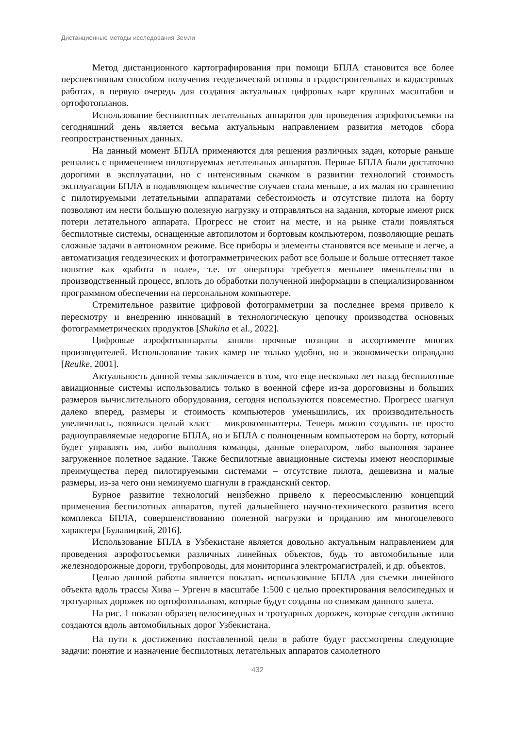Дистанционные методы исследования Земли
Метод дистанционного картографирования при помощи БПЛА становится все более перспективным способом получения геодезической основы в градостроительных и кадастровых работах, в первую очередь для создания актуальных цифровых карт крупных масштабов и ортофотопланов.
Использование беспилотных летательных аппаратов для проведения аэрофотосъемки на сегодняшний день является весьма актуальным направлением развития методов сбора геопространственных данных.
На данный момент БПЛА применяются для решения различных задач, которые раньше решались с применением пилотируемых летательных аппаратов. Первые БПЛА были достаточно дорогими в эксплуатации, но с интенсивным скачком в развитии технологий стоимость эксплуатации БПЛА в подавляющем количестве случаев стала меньше, а их малая по сравнению с пилотируемыми летательными аппаратами себестоимость и отсутствие пилота на борту позволяют им нести большую полезную нагрузку и отправляться на задания, которые имеют риск потери летательного аппарата. Прогресс не стоит на месте, и на рынке стали появляться беспилотные системы, оснащенные автопилотом и бортовым компьютером, позволяющие решать сложные задачи в автономном режиме. Все приборы и элементы становятся все меньше и легче, а автоматизация геодезических и фотограмметрических работ все больше и больше оттесняет такое понятие как «работа в поле», т.е. от оператора требуется меньшее вмешательство в производственный процесс, вплоть до обработки полученной информации в специализированном программном обеспечении на персональном компьютере.
Стремительное развитие цифровой фотограмметрии за последнее время привело к пересмотру и внедрению инноваций в технологическую цепочку производства основных фотограмметрических продуктов [Shukina et al., 2022].
Цифровые аэрофотоаппараты заняли прочные позиции в ассортименте многих производителей. Использование таких камер не только удобно, но и экономически оправдано [Reulke, 2001].
Актуальность данной темы заключается в том, что еще несколько лет назад беспилотные авиационные системы использовались только в военной сфере из-за дороговизны и больших размеров вычислительного оборудования, сегодня используются повсеместно. Прогресс шагнул далеко вперед, размеры и стоимость компьютеров уменьшились, их производительность увеличилась, появился целый класс – микрокомпьютеры. Теперь можно создавать не просто радиоуправляемые недорогие БПЛА, но и БПЛА с полноценным компьютером на борту, который будет управлять им, либо выполняя команды, данные оператором, либо выполняя заранее загруженное полетное задание. Также беспилотные авиационные системы имеют неоспоримые преимущества перед пилотируемыми системами – отсутствие пилота, дешевизна и малые размеры, из-за чего они неминуемо шагнули в гражданский сектор.
Бурное развитие технологий неизбежно привело к переосмыслению концепций применения беспилотных аппаратов, путей дальнейшего научно-технического развития всего комплекса БПЛА, совершенствованию полезной нагрузки и приданию им многоцелевого характера [Булавицкий, 2016].
Использование БПЛА в Узбекистане является довольно актуальным направлением для проведения аэрофотосъемки различных линейных объектов, будь то автомобильные или железнодорожные дороги, трубопроводы, для мониторинга электромагистралей, и др. объектов.
Целью данной работы является показать использование БПЛА для съемки линейного объекта вдоль трассы Хива – Ургенч в масштабе 1:500 с целью проектирования велосипедных и тротуарных дорожек по ортофотопланам, которые будут созданы по снимкам данного залета.
На рис. 1 показан образец велосипедных и тротуарных дорожек, которые сегодня активно создаются вдоль автомобильных дорог Узбекистана.
На пути к достижению поставленной цели в работе будут рассмотрены следующие задачи: понятие и назначение беспилотных летательных аппаратов самолетного
432